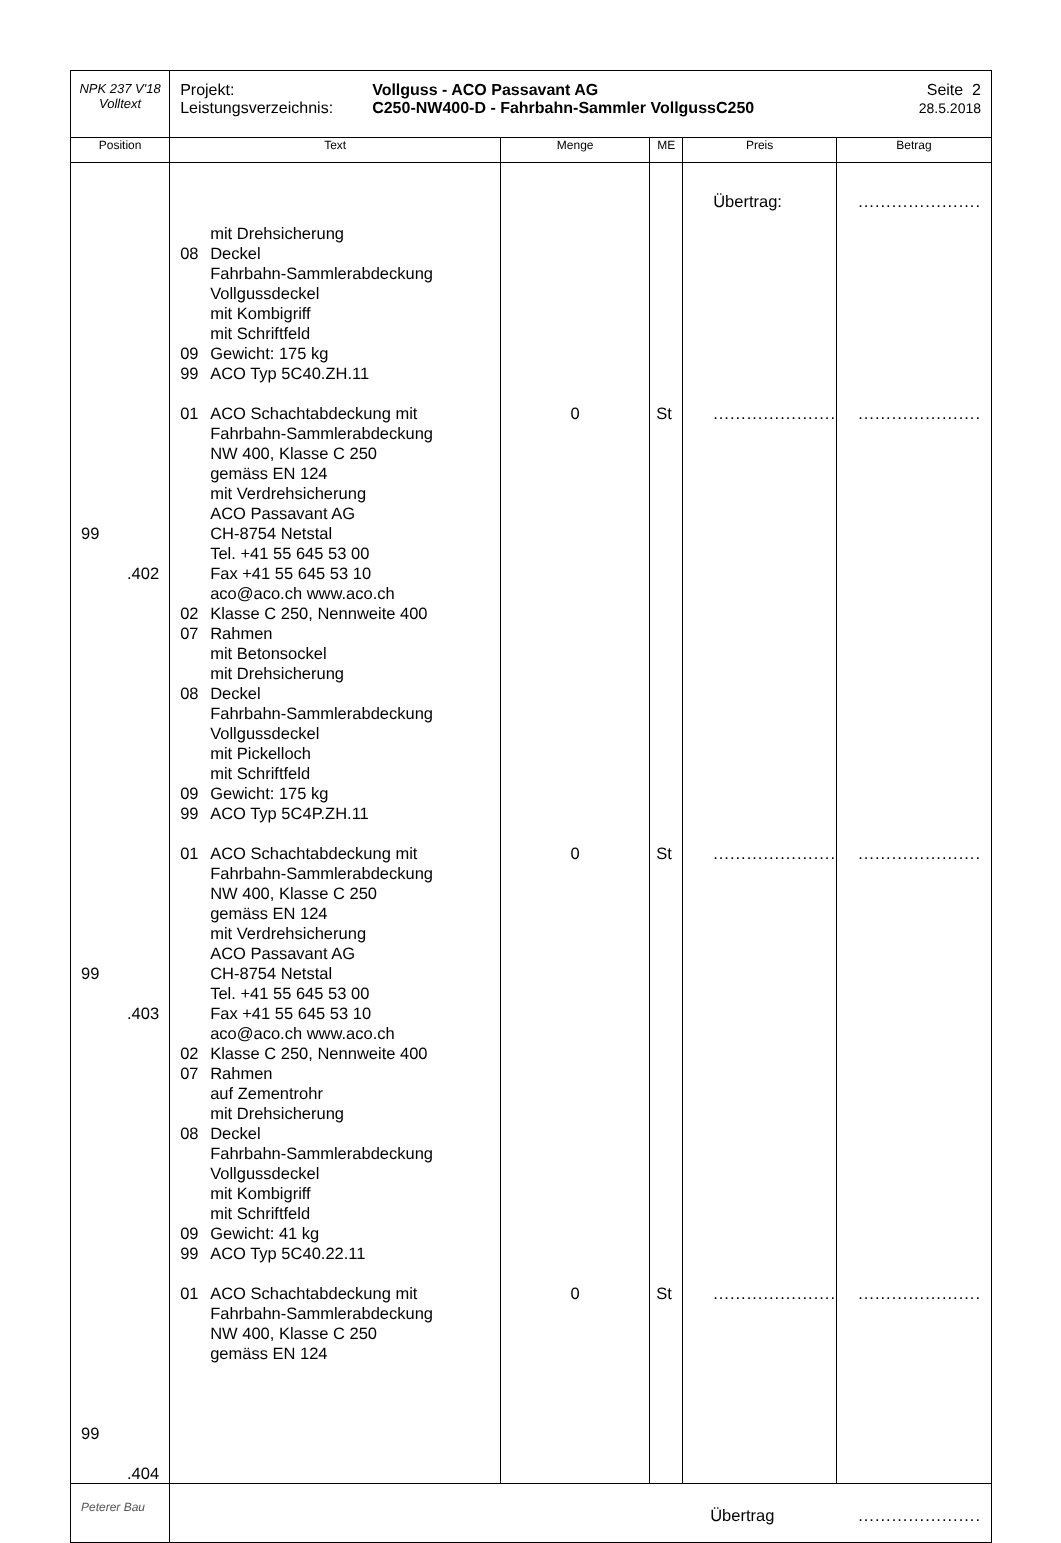| NPK 237 V'18 Volltext | Projekt: Leistungsverzeichnis: Vollguss - ACO Passavant AG C250-NW400-D - Fahrbahn-Sammler VollgussC250 Seite 2 28.5.2018 | | | | |
| Position | Text | Menge | ME | Preis | Betrag |
| 99 .402 99 .403 99 .404 | mit Drehsicherung 08 Deckel Fahrbahn-Sammlerabdeckung Vollgussdeckel mit Kombigriff mit Schriftfeld 09 Gewicht: 175 kg 99 ACO Typ 5C40.ZH.11 01 ACO Schachtabdeckung mit Fahrbahn-Sammlerabdeckung NW 400, Klasse C 250 gemäss EN 124 mit Verdrehsicherung ACO Passavant AG CH-8754 Netstal Tel. +41 55 645 53 00 Fax +41 55 645 53 10 aco@aco.ch www.aco.ch 02 Klasse C 250, Nennweite 400 07 Rahmen mit Betonsockel mit Drehsicherung 08 Deckel Fahrbahn-Sammlerabdeckung Vollgussdeckel mit Pickelloch mit Schriftfeld 09 Gewicht: 175 kg 99 ACO Typ 5C4P.ZH.11 01 ACO Schachtabdeckung mit Fahrbahn-Sammlerabdeckung NW 400, Klasse C 250 gemäss EN 124 mit Verdrehsicherung ACO Passavant AG CH-8754 Netstal Tel. +41 55 645 53 00 Fax +41 55 645 53 10 aco@aco.ch www.aco.ch 02 Klasse C 250, Nennweite 400 07 Rahmen auf Zementrohr mit Drehsicherung 08 Deckel Fahrbahn-Sammlerabdeckung Vollgussdeckel mit Kombigriff mit Schriftfeld 09 Gewicht: 41 kg 99 ACO Typ 5C40.22.11 01 ACO Schachtabdeckung mit Fahrbahn-Sammlerabdeckung NW 400, Klasse C 250 gemäss EN 124 | 0 0 0 | St St St | Übertrag: ...................... ...................... ...................... | ...................... ...................... ...................... ...................... |
| Peterer Bau | Übertrag ...................... | | | | |